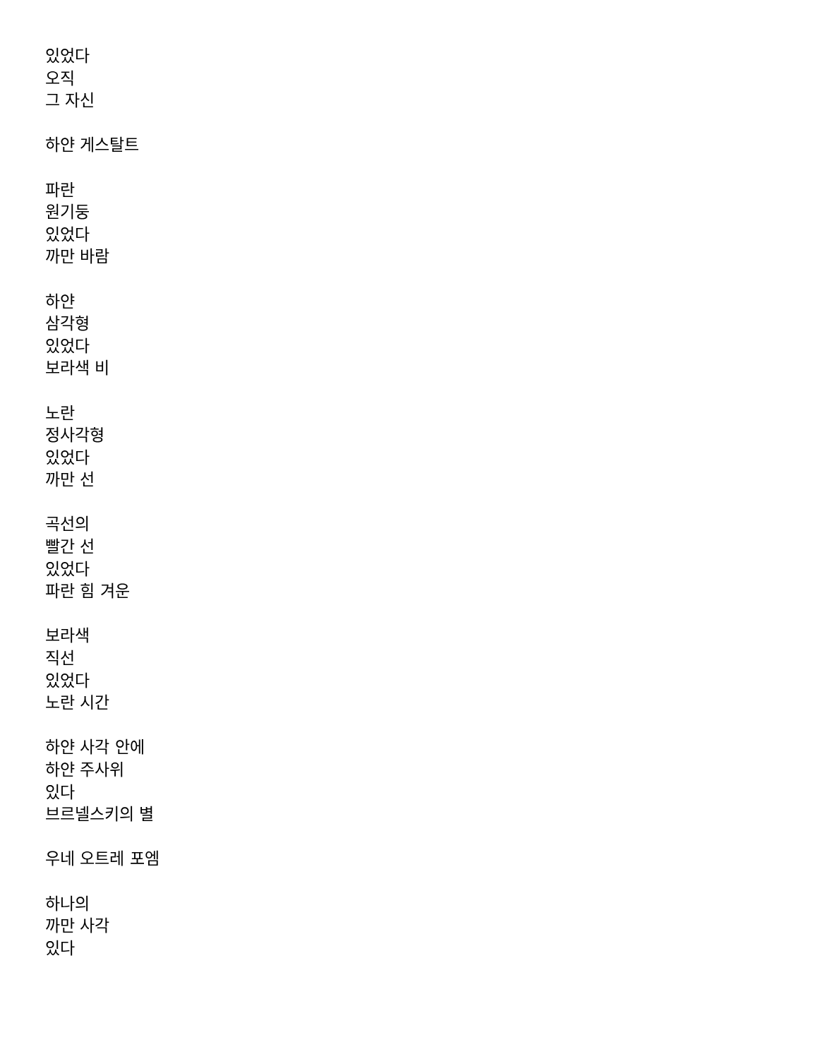있었다
오직
그 자신
하얀 게스탈트
파란
원기둥
있었다
까만 바람
하얀
삼각형
있었다
보라색 비
노란
정사각형
있었다
까만 선
곡선의
빨간 선
있었다
파란 힘 겨운
보라색
직선
있었다
노란 시간
하얀 사각 안에
하얀 주사위
있다
브르넬스키의 별
우네 오트레 포엠
하나의
까만 사각
있다